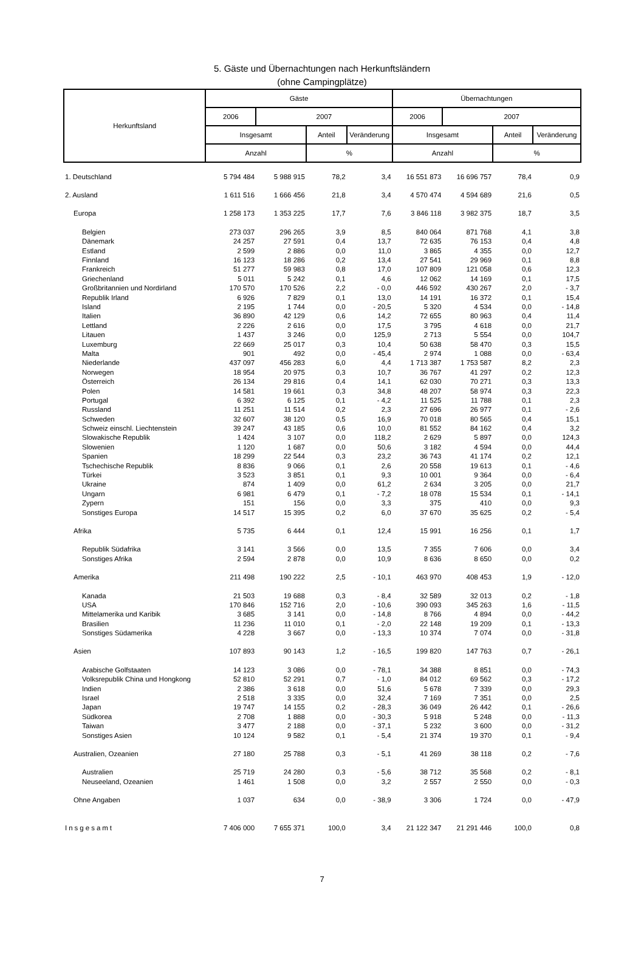5. Gäste und Übernachtungen nach Herkunftsländern
(ohne Campingplätze)
| Herkunftsland | Gäste | | | | Übernachtungen | | | |
| --- | --- | --- | --- | --- | --- | --- | --- | --- |
| | 2006 | 2007 | | | 2006 | 2007 | | |
| | Insgesamt | | Anteil | Veränderung | Insgesamt | | Anteil | Veränderung |
| | Anzahl | | % | | Anzahl | | % | |
| 1. Deutschland | 5 794 484 | 5 988 915 | 78,2 | 3,4 | 16 551 873 | 16 696 757 | 78,4 | 0,9 |
| 2. Ausland | 1 611 516 | 1 666 456 | 21,8 | 3,4 | 4 570 474 | 4 594 689 | 21,6 | 0,5 |
| Europa | 1 258 173 | 1 353 225 | 17,7 | 7,6 | 3 846 118 | 3 982 375 | 18,7 | 3,5 |
| Belgien | 273 037 | 296 265 | 3,9 | 8,5 | 840 064 | 871 768 | 4,1 | 3,8 |
| Dänemark | 24 257 | 27 591 | 0,4 | 13,7 | 72 635 | 76 153 | 0,4 | 4,8 |
| Estland | 2 599 | 2 886 | 0,0 | 11,0 | 3 865 | 4 355 | 0,0 | 12,7 |
| Finnland | 16 123 | 18 286 | 0,2 | 13,4 | 27 541 | 29 969 | 0,1 | 8,8 |
| Frankreich | 51 277 | 59 983 | 0,8 | 17,0 | 107 809 | 121 058 | 0,6 | 12,3 |
| Griechenland | 5 011 | 5 242 | 0,1 | 4,6 | 12 062 | 14 169 | 0,1 | 17,5 |
| Großbritannien und Nordirland | 170 570 | 170 526 | 2,2 | - 0,0 | 446 592 | 430 267 | 2,0 | - 3,7 |
| Republik Irland | 6 926 | 7 829 | 0,1 | 13,0 | 14 191 | 16 372 | 0,1 | 15,4 |
| Island | 2 195 | 1 744 | 0,0 | - 20,5 | 5 320 | 4 534 | 0,0 | - 14,8 |
| Italien | 36 890 | 42 129 | 0,6 | 14,2 | 72 655 | 80 963 | 0,4 | 11,4 |
| Lettland | 2 226 | 2 616 | 0,0 | 17,5 | 3 795 | 4 618 | 0,0 | 21,7 |
| Litauen | 1 437 | 3 246 | 0,0 | 125,9 | 2 713 | 5 554 | 0,0 | 104,7 |
| Luxemburg | 22 669 | 25 017 | 0,3 | 10,4 | 50 638 | 58 470 | 0,3 | 15,5 |
| Malta | 901 | 492 | 0,0 | - 45,4 | 2 974 | 1 088 | 0,0 | - 63,4 |
| Niederlande | 437 097 | 456 283 | 6,0 | 4,4 | 1 713 387 | 1 753 587 | 8,2 | 2,3 |
| Norwegen | 18 954 | 20 975 | 0,3 | 10,7 | 36 767 | 41 297 | 0,2 | 12,3 |
| Österreich | 26 134 | 29 816 | 0,4 | 14,1 | 62 030 | 70 271 | 0,3 | 13,3 |
| Polen | 14 581 | 19 661 | 0,3 | 34,8 | 48 207 | 58 974 | 0,3 | 22,3 |
| Portugal | 6 392 | 6 125 | 0,1 | - 4,2 | 11 525 | 11 788 | 0,1 | 2,3 |
| Russland | 11 251 | 11 514 | 0,2 | 2,3 | 27 696 | 26 977 | 0,1 | - 2,6 |
| Schweden | 32 607 | 38 120 | 0,5 | 16,9 | 70 018 | 80 565 | 0,4 | 15,1 |
| Schweiz einschl. Liechtenstein | 39 247 | 43 185 | 0,6 | 10,0 | 81 552 | 84 162 | 0,4 | 3,2 |
| Slowakische Republik | 1 424 | 3 107 | 0,0 | 118,2 | 2 629 | 5 897 | 0,0 | 124,3 |
| Slowenien | 1 120 | 1 687 | 0,0 | 50,6 | 3 182 | 4 594 | 0,0 | 44,4 |
| Spanien | 18 299 | 22 544 | 0,3 | 23,2 | 36 743 | 41 174 | 0,2 | 12,1 |
| Tschechische Republik | 8 836 | 9 066 | 0,1 | 2,6 | 20 558 | 19 613 | 0,1 | - 4,6 |
| Türkei | 3 523 | 3 851 | 0,1 | 9,3 | 10 001 | 9 364 | 0,0 | - 6,4 |
| Ukraine | 874 | 1 409 | 0,0 | 61,2 | 2 634 | 3 205 | 0,0 | 21,7 |
| Ungarn | 6 981 | 6 479 | 0,1 | - 7,2 | 18 078 | 15 534 | 0,1 | - 14,1 |
| Zypern | 151 | 156 | 0,0 | 3,3 | 375 | 410 | 0,0 | 9,3 |
| Sonstiges Europa | 14 517 | 15 395 | 0,2 | 6,0 | 37 670 | 35 625 | 0,2 | - 5,4 |
| Afrika | 5 735 | 6 444 | 0,1 | 12,4 | 15 991 | 16 256 | 0,1 | 1,7 |
| Republik Südafrika | 3 141 | 3 566 | 0,0 | 13,5 | 7 355 | 7 606 | 0,0 | 3,4 |
| Sonstiges Afrika | 2 594 | 2 878 | 0,0 | 10,9 | 8 636 | 8 650 | 0,0 | 0,2 |
| Amerika | 211 498 | 190 222 | 2,5 | - 10,1 | 463 970 | 408 453 | 1,9 | - 12,0 |
| Kanada | 21 503 | 19 688 | 0,3 | - 8,4 | 32 589 | 32 013 | 0,2 | - 1,8 |
| USA | 170 846 | 152 716 | 2,0 | - 10,6 | 390 093 | 345 263 | 1,6 | - 11,5 |
| Mittelamerika und Karibik | 3 685 | 3 141 | 0,0 | - 14,8 | 8 766 | 4 894 | 0,0 | - 44,2 |
| Brasilien | 11 236 | 11 010 | 0,1 | - 2,0 | 22 148 | 19 209 | 0,1 | - 13,3 |
| Sonstiges Südamerika | 4 228 | 3 667 | 0,0 | - 13,3 | 10 374 | 7 074 | 0,0 | - 31,8 |
| Asien | 107 893 | 90 143 | 1,2 | - 16,5 | 199 820 | 147 763 | 0,7 | - 26,1 |
| Arabische Golfstaaten | 14 123 | 3 086 | 0,0 | - 78,1 | 34 388 | 8 851 | 0,0 | - 74,3 |
| Volksrepublik China und Hongkong | 52 810 | 52 291 | 0,7 | - 1,0 | 84 012 | 69 562 | 0,3 | - 17,2 |
| Indien | 2 386 | 3 618 | 0,0 | 51,6 | 5 678 | 7 339 | 0,0 | 29,3 |
| Israel | 2 518 | 3 335 | 0,0 | 32,4 | 7 169 | 7 351 | 0,0 | 2,5 |
| Japan | 19 747 | 14 155 | 0,2 | - 28,3 | 36 049 | 26 442 | 0,1 | - 26,6 |
| Südkorea | 2 708 | 1 888 | 0,0 | - 30,3 | 5 918 | 5 248 | 0,0 | - 11,3 |
| Taiwan | 3 477 | 2 188 | 0,0 | - 37,1 | 5 232 | 3 600 | 0,0 | - 31,2 |
| Sonstiges Asien | 10 124 | 9 582 | 0,1 | - 5,4 | 21 374 | 19 370 | 0,1 | - 9,4 |
| Australien, Ozeanien | 27 180 | 25 788 | 0,3 | - 5,1 | 41 269 | 38 118 | 0,2 | - 7,6 |
| Australien | 25 719 | 24 280 | 0,3 | - 5,6 | 38 712 | 35 568 | 0,2 | - 8,1 |
| Neuseeland, Ozeanien | 1 461 | 1 508 | 0,0 | 3,2 | 2 557 | 2 550 | 0,0 | - 0,3 |
| Ohne Angaben | 1 037 | 634 | 0,0 | - 38,9 | 3 306 | 1 724 | 0,0 | - 47,9 |
| Insgesamt | 7 406 000 | 7 655 371 | 100,0 | 3,4 | 21 122 347 | 21 291 446 | 100,0 | 0,8 |
7